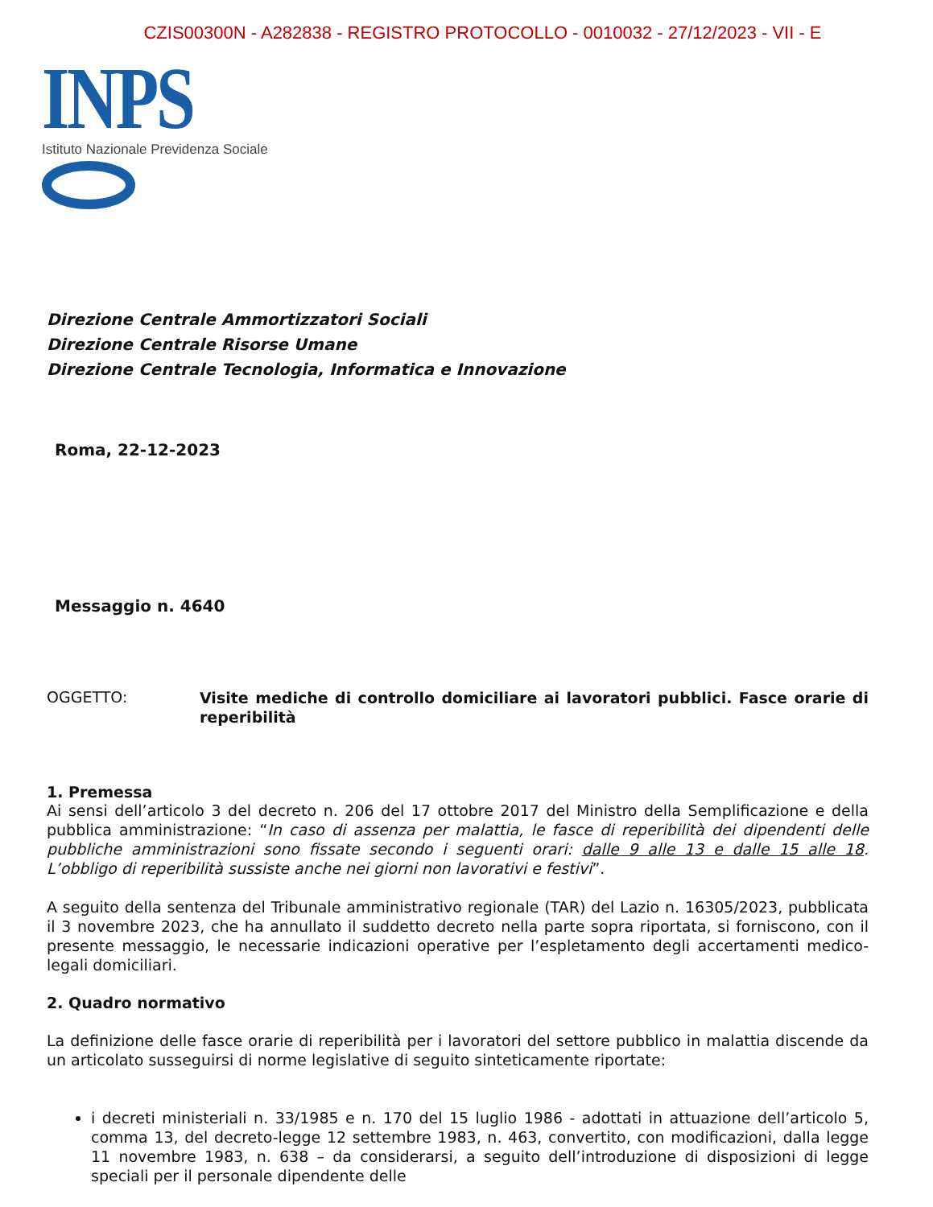CZIS00300N - A282838 - REGISTRO PROTOCOLLO - 0010032 - 27/12/2023 - VII - E
INPS
Istituto Nazionale Previdenza Sociale
Direzione Centrale Ammortizzatori Sociali
Direzione Centrale Risorse Umane
Direzione Centrale Tecnologia, Informatica e Innovazione
Roma, 22-12-2023
Messaggio n. 4640
OGGETTO:
Visite mediche di controllo domiciliare ai lavoratori pubblici. Fasce orarie di reperibilità
1. Premessa
Ai sensi dell’articolo 3 del decreto n. 206 del 17 ottobre 2017 del Ministro della Semplificazione e della pubblica amministrazione: “In caso di assenza per malattia, le fasce di reperibilità dei dipendenti delle pubbliche amministrazioni sono fissate secondo i seguenti orari: dalle 9 alle 13 e dalle 15 alle 18. L’obbligo di reperibilità sussiste anche nei giorni non lavorativi e festivi”.
A seguito della sentenza del Tribunale amministrativo regionale (TAR) del Lazio n. 16305/2023, pubblicata il 3 novembre 2023, che ha annullato il suddetto decreto nella parte sopra riportata, si forniscono, con il presente messaggio, le necessarie indicazioni operative per l’espletamento degli accertamenti medico-legali domiciliari.
2. Quadro normativo
La definizione delle fasce orarie di reperibilità per i lavoratori del settore pubblico in malattia discende da un articolato susseguirsi di norme legislative di seguito sinteticamente riportate:
i decreti ministeriali n. 33/1985 e n. 170 del 15 luglio 1986 - adottati in attuazione dell’articolo 5, comma 13, del decreto-legge 12 settembre 1983, n. 463, convertito, con modificazioni, dalla legge 11 novembre 1983, n. 638 – da considerarsi, a seguito dell’introduzione di disposizioni di legge speciali per il personale dipendente delle